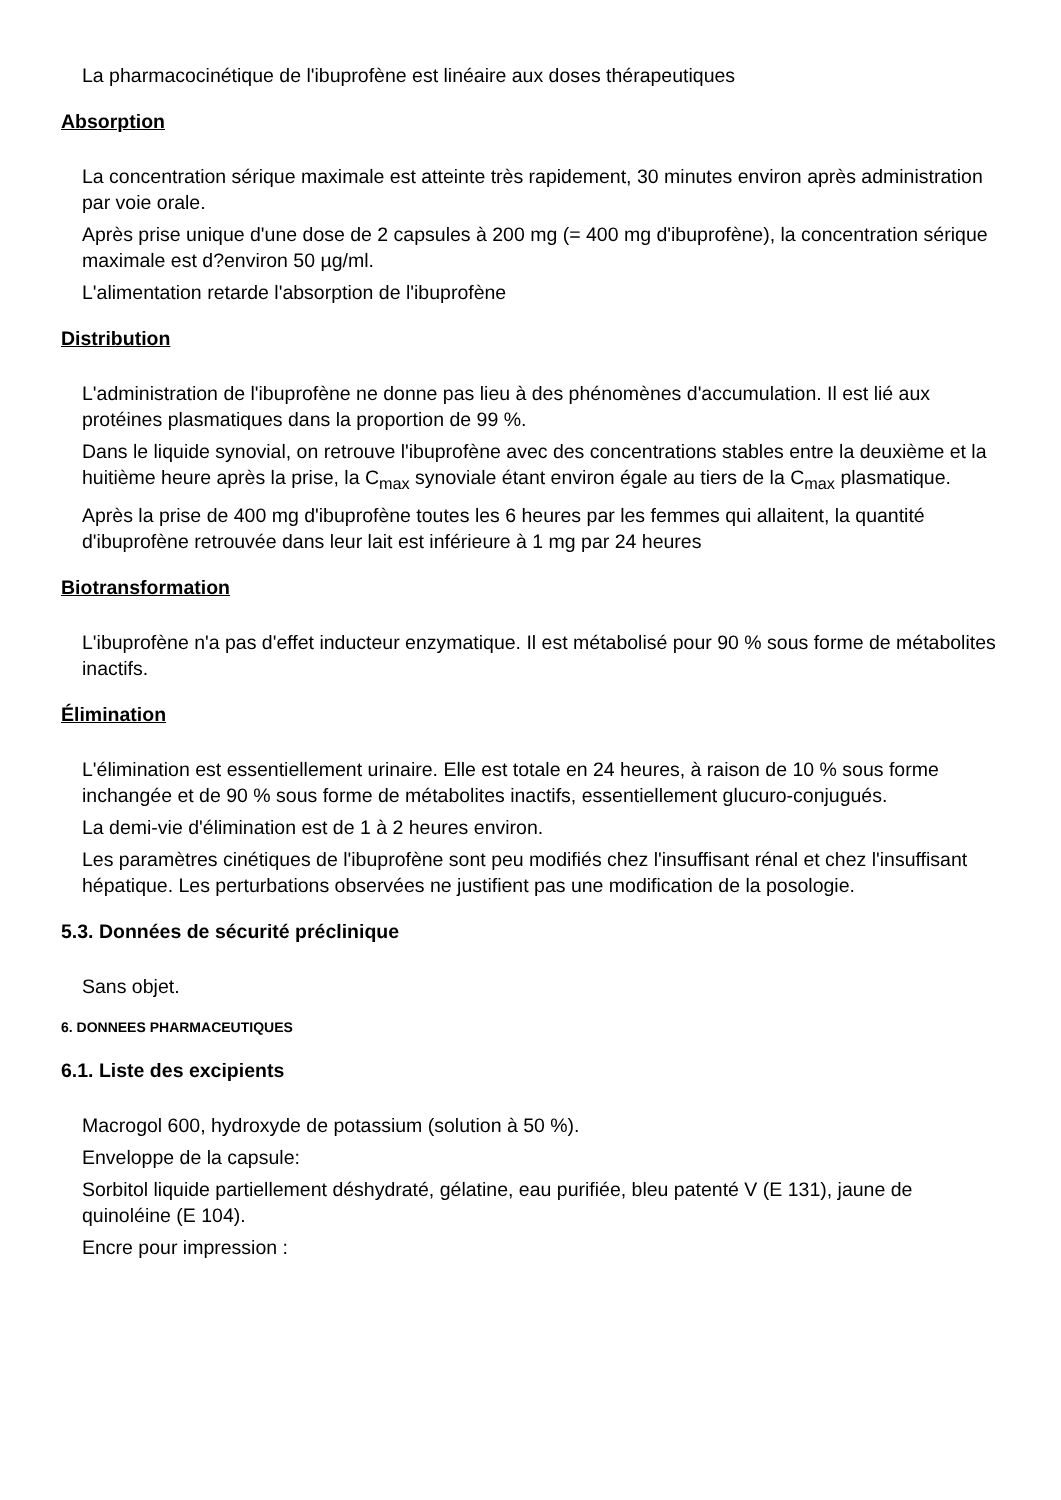La pharmacocinétique de l'ibuprofène est linéaire aux doses thérapeutiques
Absorption
La concentration sérique maximale est atteinte très rapidement, 30 minutes environ après administration par voie orale.
Après prise unique d'une dose de 2 capsules à 200 mg (= 400 mg d'ibuprofène), la concentration sérique maximale est d?environ 50 µg/ml.
L'alimentation retarde l'absorption de l'ibuprofène
Distribution
L'administration de l'ibuprofène ne donne pas lieu à des phénomènes d'accumulation. Il est lié aux protéines plasmatiques dans la proportion de 99 %.
Dans le liquide synovial, on retrouve l'ibuprofène avec des concentrations stables entre la deuxième et la huitième heure après la prise, la C<sub>max</sub> synoviale étant environ égale au tiers de la C<sub>max</sub> plasmatique.
Après la prise de 400 mg d'ibuprofène toutes les 6 heures par les femmes qui allaitent, la quantité d'ibuprofène retrouvée dans leur lait est inférieure à 1 mg par 24 heures
Biotransformation
L'ibuprofène n'a pas d'effet inducteur enzymatique. Il est métabolisé pour 90 % sous forme de métabolites inactifs.
Élimination
L'élimination est essentiellement urinaire. Elle est totale en 24 heures, à raison de 10 % sous forme inchangée et de 90 % sous forme de métabolites inactifs, essentiellement glucuro-conjugués.
La demi-vie d'élimination est de 1 à 2 heures environ.
Les paramètres cinétiques de l'ibuprofène sont peu modifiés chez l'insuffisant rénal et chez l'insuffisant hépatique. Les perturbations observées ne justifient pas une modification de la posologie.
5.3. Données de sécurité préclinique
Sans objet.
6. DONNEES PHARMACEUTIQUES
6.1. Liste des excipients
Macrogol 600, hydroxyde de potassium (solution à 50 %).
Enveloppe de la capsule:
Sorbitol liquide partiellement déshydraté, gélatine, eau purifiée, bleu patenté V (E 131), jaune de quinoléine (E 104).
Encre pour impression :